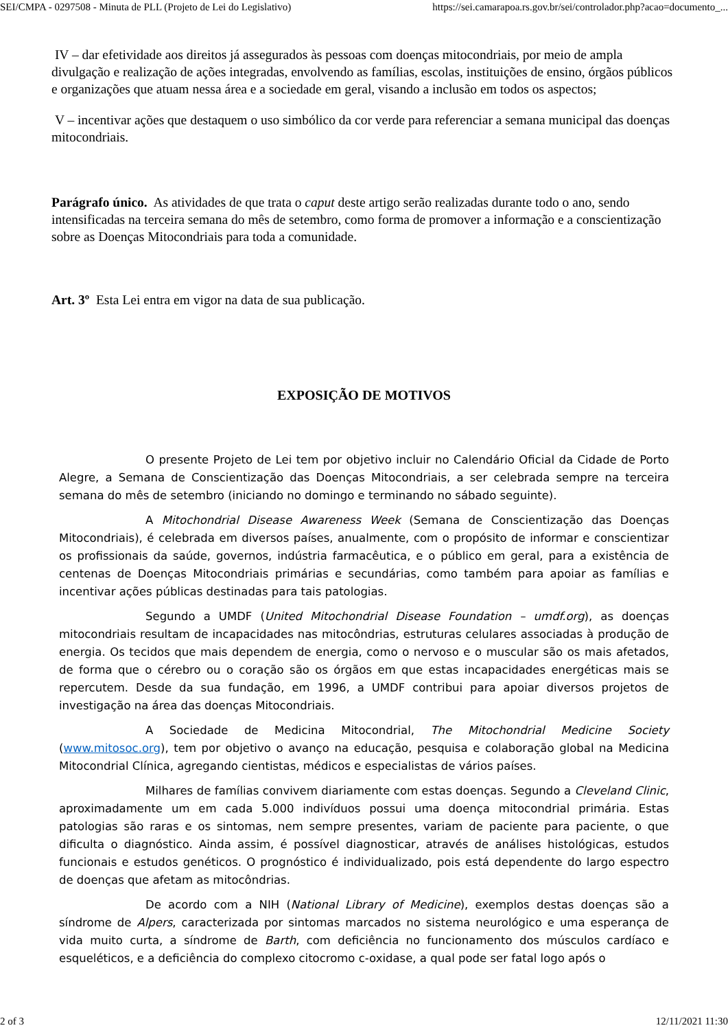SEI/CMPA - 0297508 - Minuta de PLL (Projeto de Lei do Legislativo) https://sei.camarapoa.rs.gov.br/sei/controlador.php?acao=documento_...
IV – dar efetividade aos direitos já assegurados às pessoas com doenças mitocondriais, por meio de ampla divulgação e realização de ações integradas, envolvendo as famílias, escolas, instituições de ensino, órgãos públicos e organizações que atuam nessa área e a sociedade em geral, visando a inclusão em todos os aspectos;
V – incentivar ações que destaquem o uso simbólico da cor verde para referenciar a semana municipal das doenças mitocondriais.
Parágrafo único. As atividades de que trata o caput deste artigo serão realizadas durante todo o ano, sendo intensificadas na terceira semana do mês de setembro, como forma de promover a informação e a conscientização sobre as Doenças Mitocondriais para toda a comunidade.
Art. 3º Esta Lei entra em vigor na data de sua publicação.
EXPOSIÇÃO DE MOTIVOS
O presente Projeto de Lei tem por objetivo incluir no Calendário Oficial da Cidade de Porto Alegre, a Semana de Conscientização das Doenças Mitocondriais, a ser celebrada sempre na terceira semana do mês de setembro (iniciando no domingo e terminando no sábado seguinte).
A Mitochondrial Disease Awareness Week (Semana de Conscientização das Doenças Mitocondriais), é celebrada em diversos países, anualmente, com o propósito de informar e conscientizar os profissionais da saúde, governos, indústria farmacêutica, e o público em geral, para a existência de centenas de Doenças Mitocondriais primárias e secundárias, como também para apoiar as famílias e incentivar ações públicas destinadas para tais patologias.
Segundo a UMDF (United Mitochondrial Disease Foundation – umdf.org), as doenças mitocondriais resultam de incapacidades nas mitocôndrias, estruturas celulares associadas à produção de energia. Os tecidos que mais dependem de energia, como o nervoso e o muscular são os mais afetados, de forma que o cérebro ou o coração são os órgãos em que estas incapacidades energéticas mais se repercutem. Desde da sua fundação, em 1996, a UMDF contribui para apoiar diversos projetos de investigação na área das doenças Mitocondriais.
A Sociedade de Medicina Mitocondrial, The Mitochondrial Medicine Society (www.mitosoc.org), tem por objetivo o avanço na educação, pesquisa e colaboração global na Medicina Mitocondrial Clínica, agregando cientistas, médicos e especialistas de vários países.
Milhares de famílias convivem diariamente com estas doenças. Segundo a Cleveland Clinic, aproximadamente um em cada 5.000 indivíduos possui uma doença mitocondrial primária. Estas patologias são raras e os sintomas, nem sempre presentes, variam de paciente para paciente, o que dificulta o diagnóstico. Ainda assim, é possível diagnosticar, através de análises histológicas, estudos funcionais e estudos genéticos. O prognóstico é individualizado, pois está dependente do largo espectro de doenças que afetam as mitocôndrias.
De acordo com a NIH (National Library of Medicine), exemplos destas doenças são a síndrome de Alpers, caracterizada por sintomas marcados no sistema neurológico e uma esperança de vida muito curta, a síndrome de Barth, com deficiência no funcionamento dos músculos cardíaco e esqueléticos, e a deficiência do complexo citocromo c-oxidase, a qual pode ser fatal logo após o
2 of 3 12/11/2021 11:30